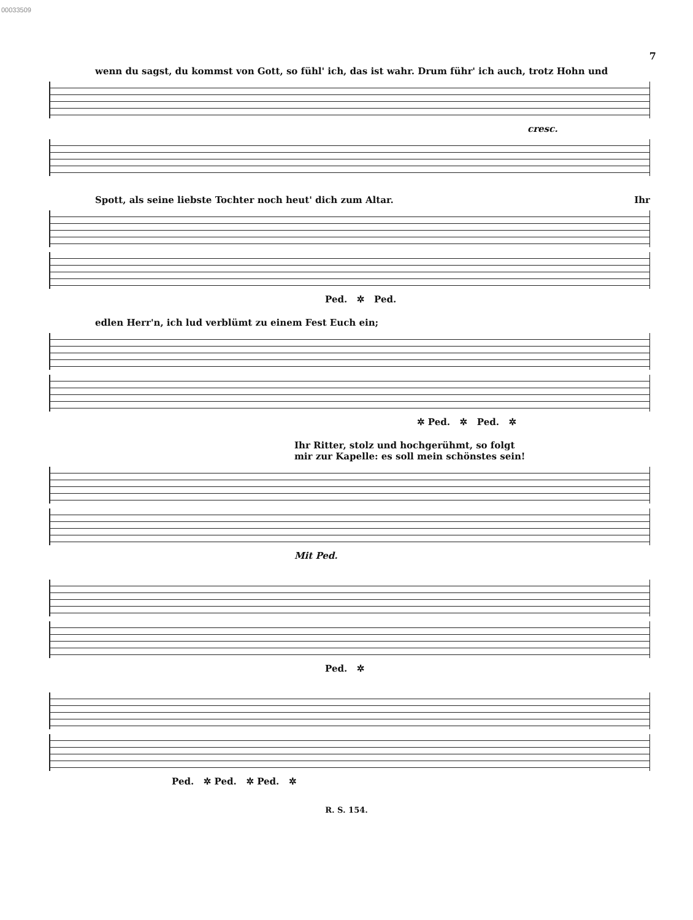00033509
7
wenn du sagst, du kommst von Gott, so fühl' ich, das ist wahr. Drum führ' ich auch, trotz Hohn und
cresc.
Spott, als seine liebste Tochter noch heut' dich zum Altar. Ihr
Ped. ✲ Ped.
edlen Herr'n, ich lud verblümt zu einem Fest Euch ein;
✲ Ped. ✲ Ped. ✲
Ihr Ritter, stolz und hochgerühmt, so folgt
mir zur Kapelle: es soll mein schönstes sein!
Mit Ped.
Ped. ✲
Ped. ✲ Ped. ✲ Ped. ✲
R. S. 154.